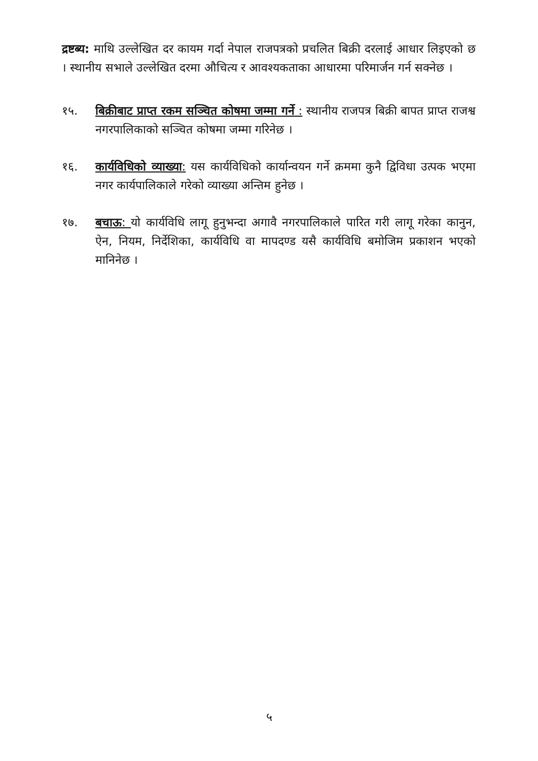द्रष्टब्य: माथि उल्लेखित दर कायम गर्दा नेपाल राजपत्रको प्रचलित बिक्री दरलाई आधार लिइएको छ । स्थानीय सभाले उल्लेखित दरमा औचित्य र आवश्यकताका आधारमा परिमार्जन गर्न सक्नेछ ।
१५. बिक्रीबाट प्राप्त रकम सञ्चित कोषमा जम्मा गर्ने : स्थानीय राजपत्र बिक्री बापत प्राप्त राजश्व नगरपालिकाको सञ्चित कोषमा जम्मा गरिनेछ ।
१६. कार्यविधिको व्याख्या: यस कार्यविधिको कार्यान्वयन गर्ने क्रममा कुनै द्विविधा उत्पक भएमा नगर कार्यपालिकाले गरेको व्याख्या अन्तिम हुनेछ ।
१७. बचाऊ: यो कार्यविधि लागू हुनुभन्दा अगावै नगरपालिकाले पारित गरी लागू गरेका कानुन, ऐन, नियम, निर्देशिका, कार्यविधि वा मापदण्ड यसै कार्यविधि बमोजिम प्रकाशन भएको मानिनेछ ।
५